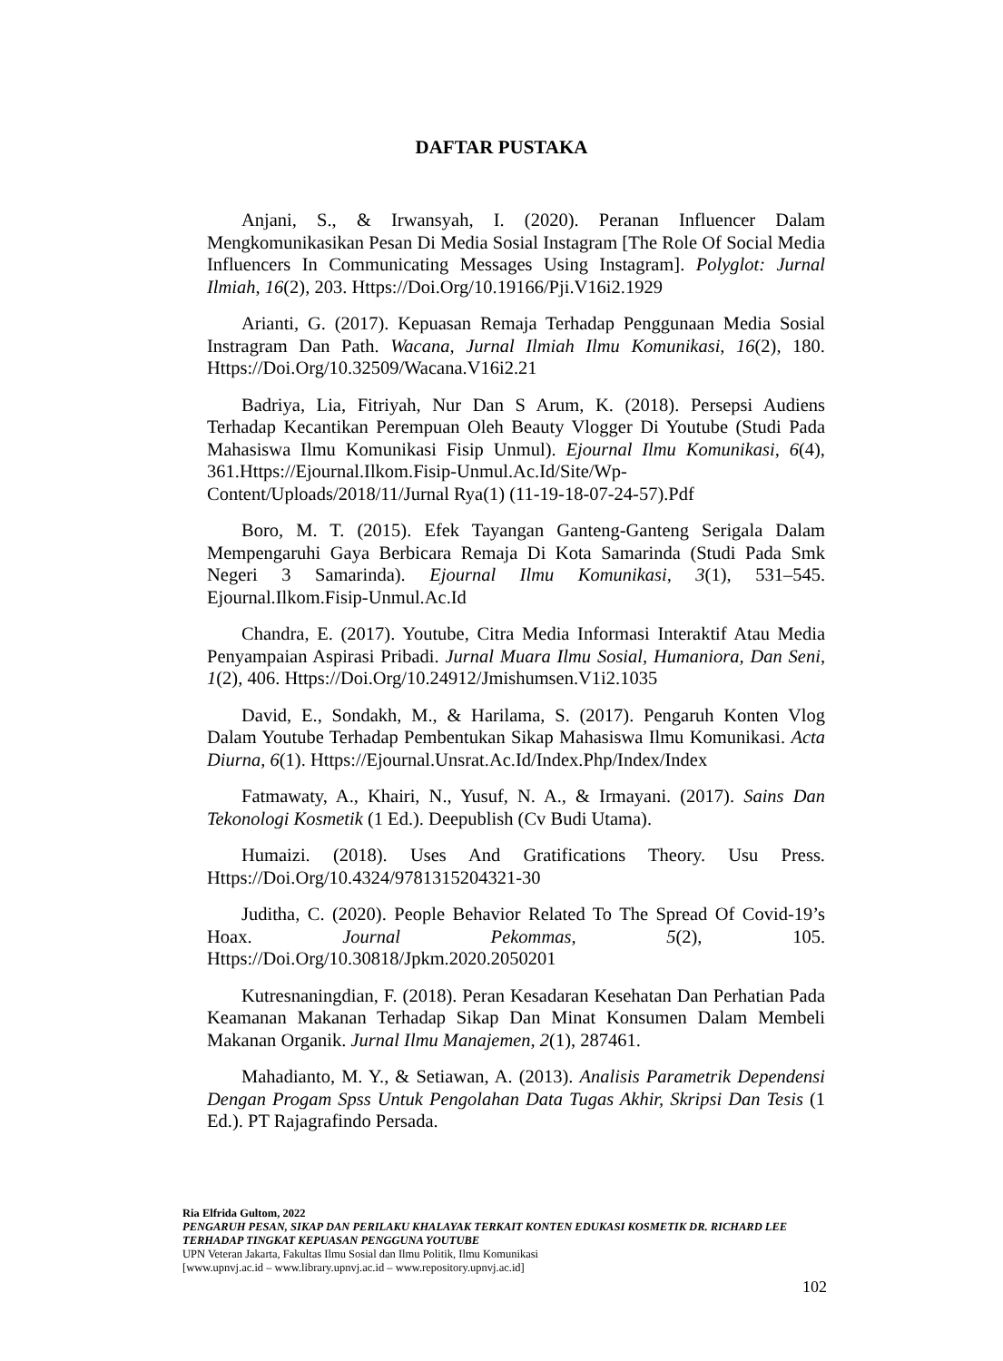DAFTAR PUSTAKA
Anjani, S., & Irwansyah, I. (2020). Peranan Influencer Dalam Mengkomunikasikan Pesan Di Media Sosial Instagram [The Role Of Social Media Influencers In Communicating Messages Using Instagram]. Polyglot: Jurnal Ilmiah, 16(2), 203. Https://Doi.Org/10.19166/Pji.V16i2.1929
Arianti, G. (2017). Kepuasan Remaja Terhadap Penggunaan Media Sosial Instragram Dan Path. Wacana, Jurnal Ilmiah Ilmu Komunikasi, 16(2), 180. Https://Doi.Org/10.32509/Wacana.V16i2.21
Badriya, Lia, Fitriyah, Nur Dan S Arum, K. (2018). Persepsi Audiens Terhadap Kecantikan Perempuan Oleh Beauty Vlogger Di Youtube (Studi Pada Mahasiswa Ilmu Komunikasi Fisip Unmul). Ejournal Ilmu Komunikasi, 6(4), 361.Https://Ejournal.Ilkom.Fisip-Unmul.Ac.Id/Site/Wp-Content/Uploads/2018/11/Jurnal Rya(1) (11-19-18-07-24-57).Pdf
Boro, M. T. (2015). Efek Tayangan Ganteng-Ganteng Serigala Dalam Mempengaruhi Gaya Berbicara Remaja Di Kota Samarinda (Studi Pada Smk Negeri 3 Samarinda). Ejournal Ilmu Komunikasi, 3(1), 531–545. Ejournal.Ilkom.Fisip-Unmul.Ac.Id
Chandra, E. (2017). Youtube, Citra Media Informasi Interaktif Atau Media Penyampaian Aspirasi Pribadi. Jurnal Muara Ilmu Sosial, Humaniora, Dan Seni, 1(2), 406. Https://Doi.Org/10.24912/Jmishumsen.V1i2.1035
David, E., Sondakh, M., & Harilama, S. (2017). Pengaruh Konten Vlog Dalam Youtube Terhadap Pembentukan Sikap Mahasiswa Ilmu Komunikasi. Acta Diurna, 6(1). Https://Ejournal.Unsrat.Ac.Id/Index.Php/Index/Index
Fatmawaty, A., Khairi, N., Yusuf, N. A., & Irmayani. (2017). Sains Dan Tekonologi Kosmetik (1 Ed.). Deepublish (Cv Budi Utama).
Humaizi. (2018). Uses And Gratifications Theory. Usu Press. Https://Doi.Org/10.4324/9781315204321-30
Juditha, C. (2020). People Behavior Related To The Spread Of Covid-19’s Hoax. Journal Pekommas, 5(2), 105. Https://Doi.Org/10.30818/Jpkm.2020.2050201
Kutresnaningdian, F. (2018). Peran Kesadaran Kesehatan Dan Perhatian Pada Keamanan Makanan Terhadap Sikap Dan Minat Konsumen Dalam Membeli Makanan Organik. Jurnal Ilmu Manajemen, 2(1), 287461.
Mahadianto, M. Y., & Setiawan, A. (2013). Analisis Parametrik Dependensi Dengan Progam Spss Untuk Pengolahan Data Tugas Akhir, Skripsi Dan Tesis (1 Ed.). PT Rajagrafindo Persada.
Ria Elfrida Gultom, 2022
PENGARUH PESAN, SIKAP DAN PERILAKU KHALAYAK TERKAIT KONTEN EDUKASI KOSMETIK DR. RICHARD LEE TERHADAP TINGKAT KEPUASAN PENGGUNA YOUTUBE
UPN Veteran Jakarta, Fakultas Ilmu Sosial dan Ilmu Politik, Ilmu Komunikasi
[www.upnvj.ac.id – www.library.upnvj.ac.id – www.repository.upnvj.ac.id]
102